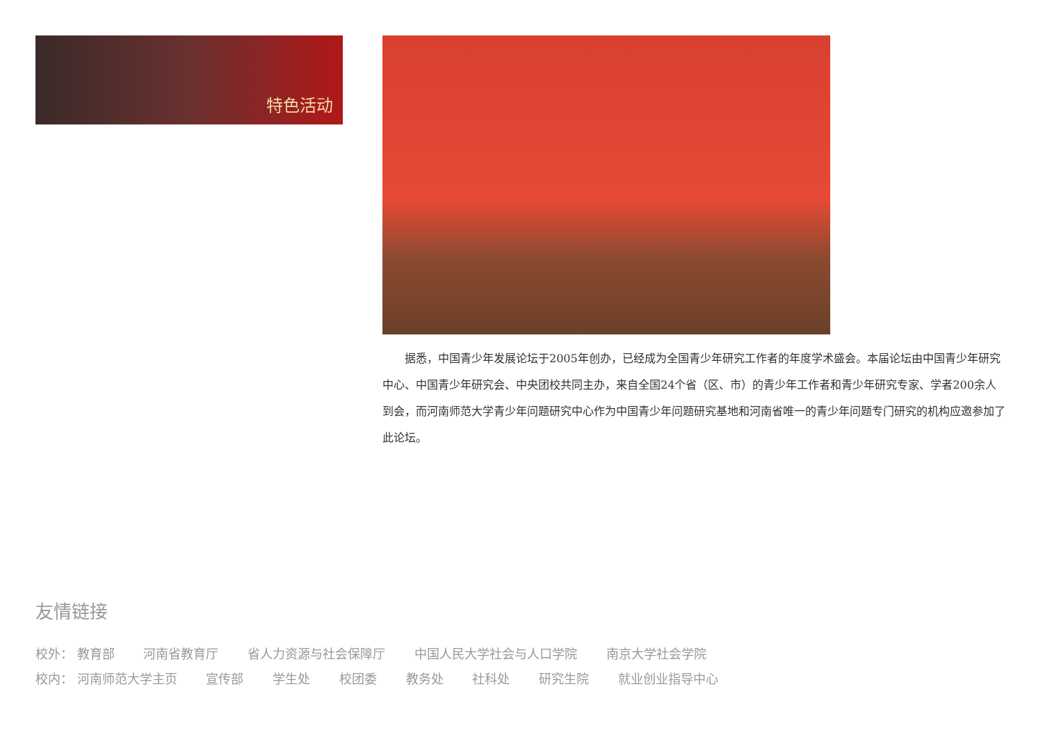特色活动
据悉，中国青少年发展论坛于2005年创办，已经成为全国青少年研究工作者的年度学术盛会。本届论坛由中国青少年研究中心、中国青少年研究会、中央团校共同主办，来自全国24个省（区、市）的青少年工作者和青少年研究专家、学者200余人到会，而河南师范大学青少年问题研究中心作为中国青少年问题研究基地和河南省唯一的青少年问题专门研究的机构应邀参加了此论坛。
友情链接
校外： 教育部 河南省教育厅 省人力资源与社会保障厅 中国人民大学社会与人口学院 南京大学社会学院
校内： 河南师范大学主页 宣传部 学生处 校团委 教务处 社科处 研究生院 就业创业指导中心